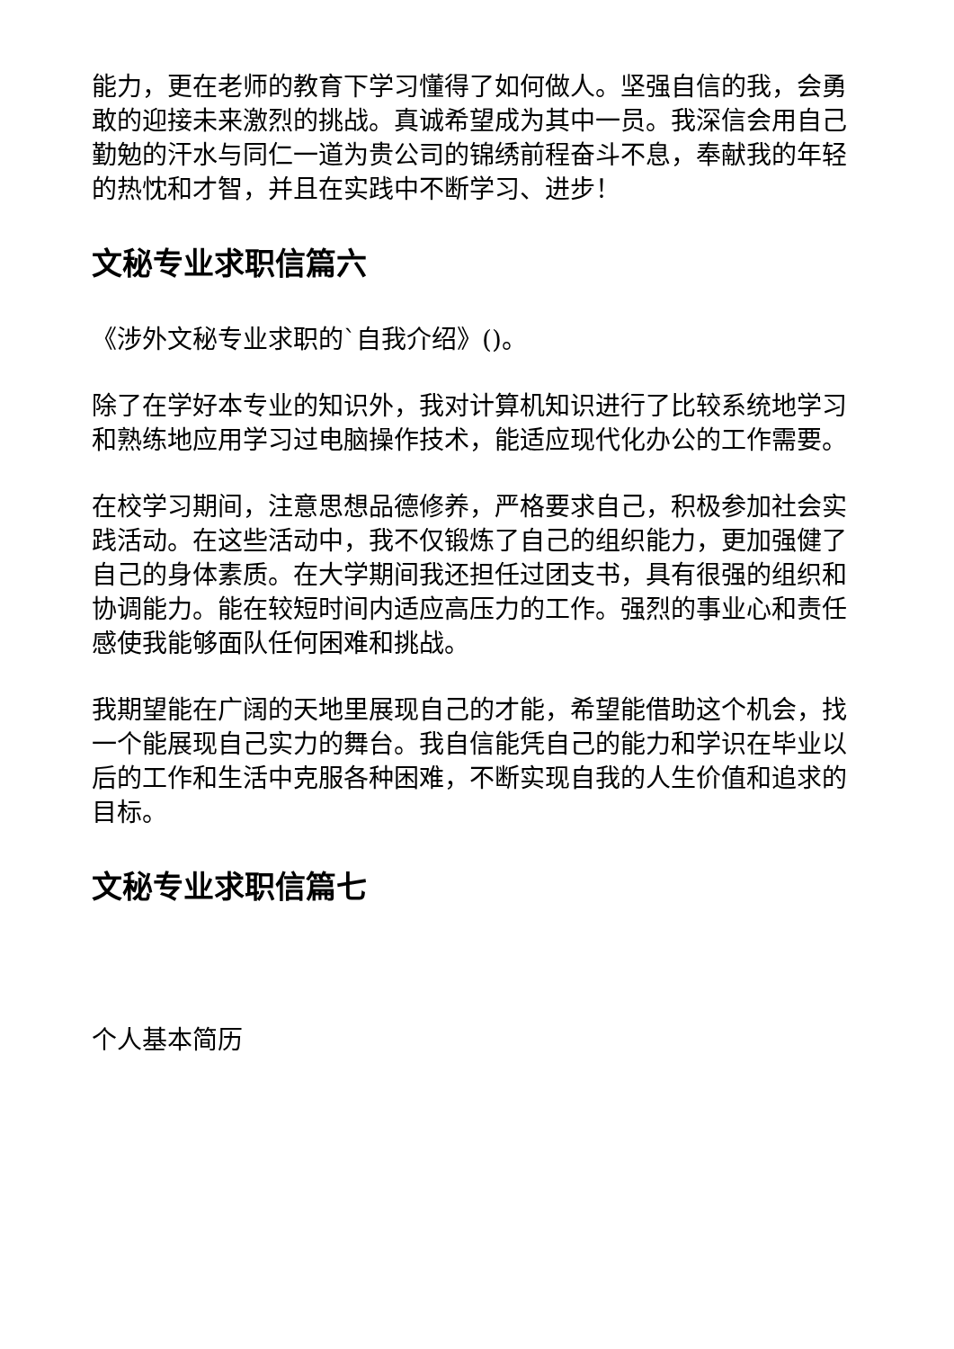能力，更在老师的教育下学习懂得了如何做人。坚强自信的我，会勇敢的迎接未来激烈的挑战。真诚希望成为其中一员。我深信会用自己勤勉的汗水与同仁一道为贵公司的锦绣前程奋斗不息，奉献我的年轻的热忱和才智，并且在实践中不断学习、进步！
文秘专业求职信篇六
《涉外文秘专业求职的`自我介绍》()。
除了在学好本专业的知识外，我对计算机知识进行了比较系统地学习和熟练地应用学习过电脑操作技术，能适应现代化办公的工作需要。
在校学习期间，注意思想品德修养，严格要求自己，积极参加社会实践活动。在这些活动中，我不仅锻炼了自己的组织能力，更加强健了自己的身体素质。在大学期间我还担任过团支书，具有很强的组织和协调能力。能在较短时间内适应高压力的工作。强烈的事业心和责任感使我能够面队任何困难和挑战。
我期望能在广阔的天地里展现自己的才能，希望能借助这个机会，找一个能展现自己实力的舞台。我自信能凭自己的能力和学识在毕业以后的工作和生活中克服各种困难，不断实现自我的人生价值和追求的目标。
文秘专业求职信篇七
个人基本简历